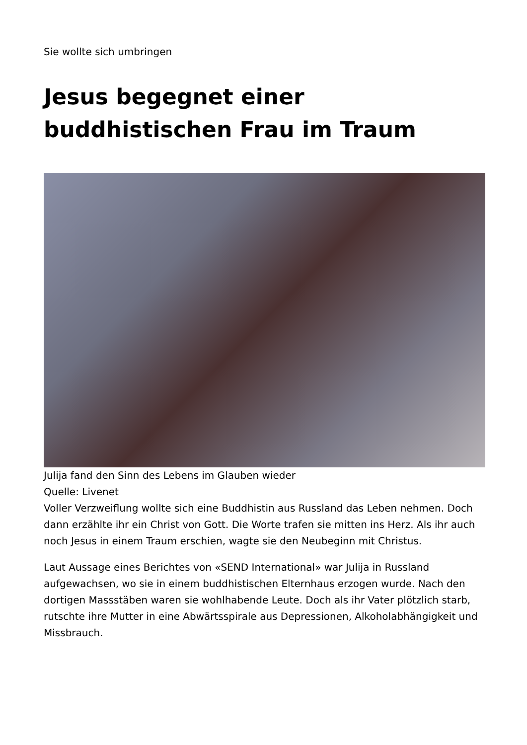Sie wollte sich umbringen
Jesus begegnet einer buddhistischen Frau im Traum
Julija fand den Sinn des Lebens im Glauben wieder
Quelle: Livenet
Voller Verzweiflung wollte sich eine Buddhistin aus Russland das Leben nehmen. Doch dann erzählte ihr ein Christ von Gott. Die Worte trafen sie mitten ins Herz. Als ihr auch noch Jesus in einem Traum erschien, wagte sie den Neubeginn mit Christus.
Laut Aussage eines Berichtes von «SEND International» war Julija in Russland aufgewachsen, wo sie in einem buddhistischen Elternhaus erzogen wurde. Nach den dortigen Massstäben waren sie wohlhabende Leute. Doch als ihr Vater plötzlich starb, rutschte ihre Mutter in eine Abwärtsspirale aus Depressionen, Alkoholabhängigkeit und Missbrauch.